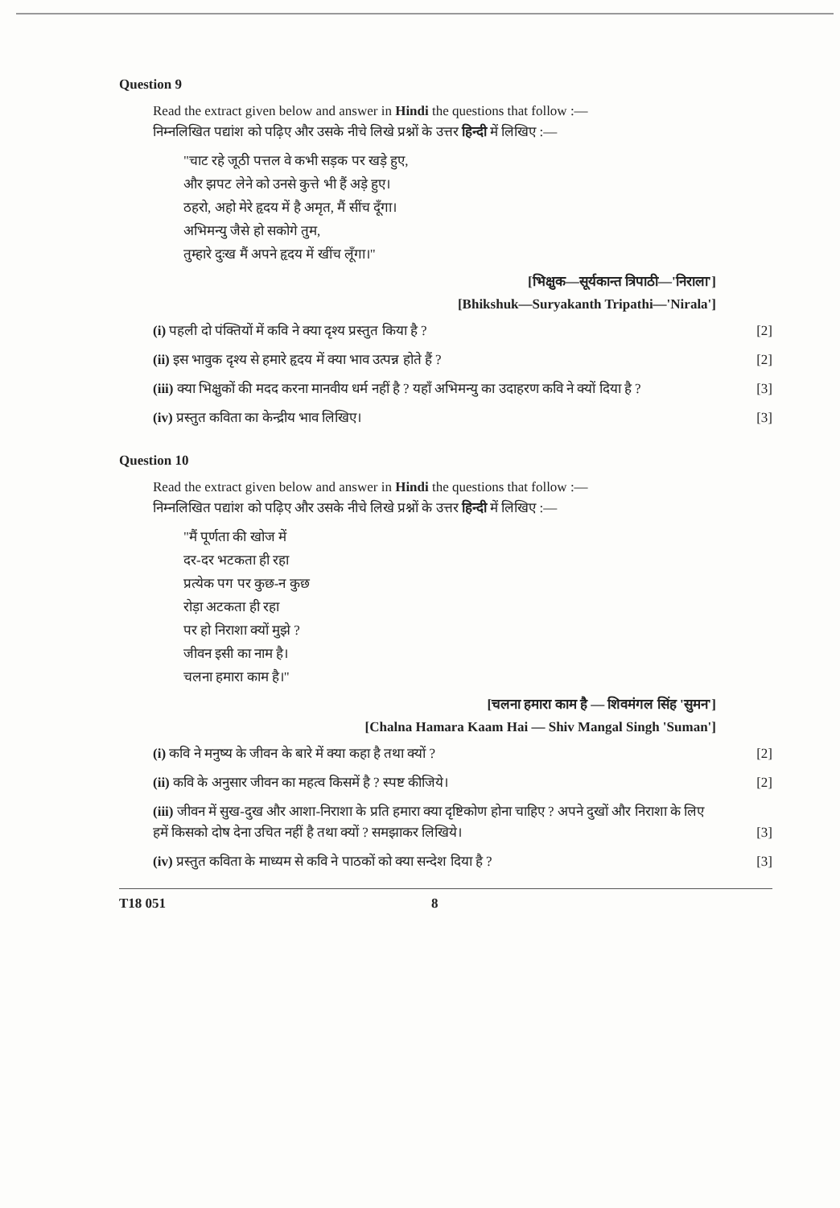Question 9
Read the extract given below and answer in Hindi the questions that follow :—
निम्नलिखित पद्यांश को पढ़िए और उसके नीचे लिखे प्रश्नों के उत्तर हिन्दी में लिखिए :—
"चाट रहे जूठी पत्तल वे कभी सड़क पर खड़े हुए,
और झपट लेने को उनसे कुत्ते भी हैं अड़े हुए।
ठहरो, अहो मेरे हृदय में है अमृत, मैं सींच दूँगा।
अभिमन्यु जैसे हो सकोगे तुम,
तुम्हारे दुःख मैं अपने हृदय में खींच लूँगा।"
[भिक्षुक—सूर्यकान्त त्रिपाठी—'निराला']
[Bhikshuk—Suryakanth Tripathi—'Nirala']
(i) पहली दो पंक्तियों में कवि ने क्या दृश्य प्रस्तुत किया है ?
[2]
(ii) इस भावुक दृश्य से हमारे हृदय में क्या भाव उत्पन्न होते हैं ?
[2]
(iii) क्या भिक्षुकों की मदद करना मानवीय धर्म नहीं है ? यहाँ अभिमन्यु का उदाहरण कवि ने क्यों दिया है ?
[3]
(iv) प्रस्तुत कविता का केन्द्रीय भाव लिखिए।
[3]
Question 10
Read the extract given below and answer in Hindi the questions that follow :—
निम्नलिखित पद्यांश को पढ़िए और उसके नीचे लिखे प्रश्नों के उत्तर हिन्दी में लिखिए :—
"मैं पूर्णता की खोज में
दर-दर भटकता ही रहा
प्रत्येक पग पर कुछ-न कुछ
रोड़ा अटकता ही रहा
पर हो निराशा क्यों मुझे ?
जीवन इसी का नाम है।
चलना हमारा काम है।"
[चलना हमारा काम है — शिवमंगल सिंह 'सुमन']
[Chalna Hamara Kaam Hai — Shiv Mangal Singh 'Suman']
(i) कवि ने मनुष्य के जीवन के बारे में क्या कहा है तथा क्यों ?
[2]
(ii) कवि के अनुसार जीवन का महत्व किसमें है ? स्पष्ट कीजिये।
[2]
(iii) जीवन में सुख-दुख और आशा-निराशा के प्रति हमारा क्या दृष्टिकोण होना चाहिए ? अपने दुखों और निराशा के लिए हमें किसको दोष देना उचित नहीं है तथा क्यों ? समझाकर लिखिये।
[3]
(iv) प्रस्तुत कविता के माध्यम से कवि ने पाठकों को क्या सन्देश दिया है ?
[3]
T18 051 8